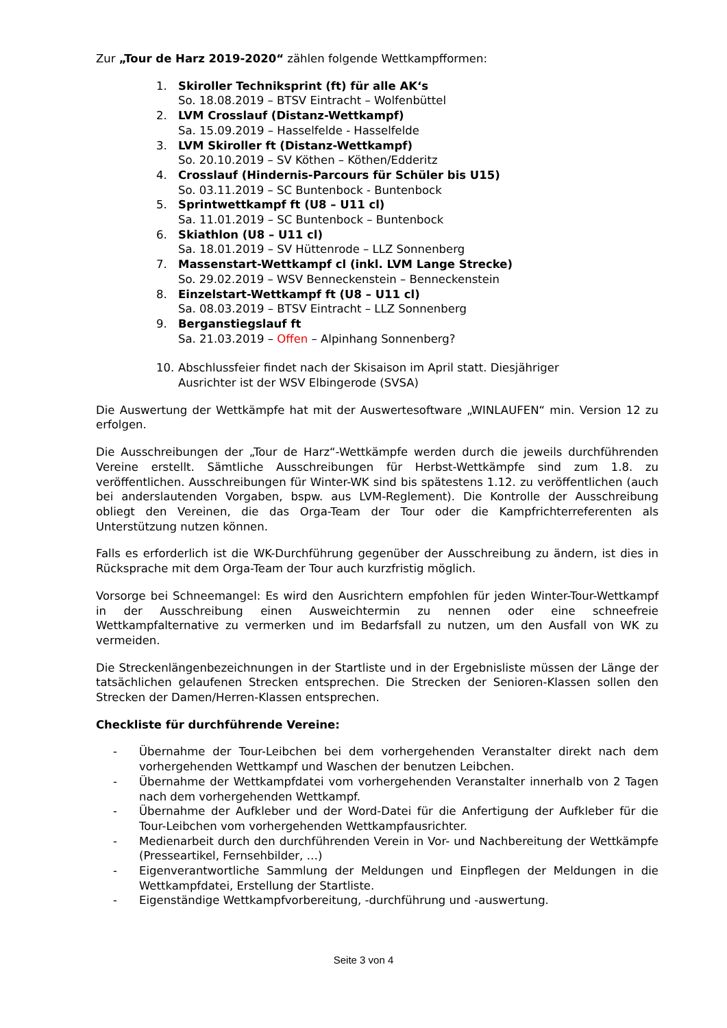Zur „Tour de Harz 2019-2020“ zählen folgende Wettkampfformen:
1. Skiroller Techniksprint (ft) für alle AK‘s
So. 18.08.2019 – BTSV Eintracht – Wolfenbüttel
2. LVM Crosslauf (Distanz-Wettkampf)
Sa. 15.09.2019 – Hasselfelde - Hasselfelde
3. LVM Skiroller ft (Distanz-Wettkampf)
So. 20.10.2019 – SV Köthen – Köthen/Edderitz
4. Crosslauf (Hindernis-Parcours für Schüler bis U15)
So. 03.11.2019 – SC Buntenbock - Buntenbock
5. Sprintwettkampf ft (U8 – U11 cl)
Sa. 11.01.2019 – SC Buntenbock – Buntenbock
6. Skiathlon (U8 – U11 cl)
Sa. 18.01.2019 – SV Hüttenrode – LLZ Sonnenberg
7. Massenstart-Wettkampf cl (inkl. LVM Lange Strecke)
So. 29.02.2019 – WSV Benneckenstein – Benneckenstein
8. Einzelstart-Wettkampf ft (U8 – U11 cl)
Sa. 08.03.2019 – BTSV Eintracht – LLZ Sonnenberg
9. Berganstiegslauf ft
Sa. 21.03.2019 – Offen – Alpinhang Sonnenberg?
10. Abschlussfeier findet nach der Skisaison im April statt. Diesjähriger
Ausrichter ist der WSV Elbingerode (SVSA)
Die Auswertung der Wettkämpfe hat mit der Auswertesoftware „WINLAUFEN“ min. Version 12 zu erfolgen.
Die Ausschreibungen der „Tour de Harz“-Wettkämpfe werden durch die jeweils durchführenden Vereine erstellt. Sämtliche Ausschreibungen für Herbst-Wettkämpfe sind zum 1.8. zu veröffentlichen. Ausschreibungen für Winter-WK sind bis spätestens 1.12. zu veröffentlichen (auch bei anderslautenden Vorgaben, bspw. aus LVM-Reglement). Die Kontrolle der Ausschreibung obliegt den Vereinen, die das Orga-Team der Tour oder die Kampfrichterreferenten als Unterstützung nutzen können.
Falls es erforderlich ist die WK-Durchführung gegenüber der Ausschreibung zu ändern, ist dies in Rücksprache mit dem Orga-Team der Tour auch kurzfristig möglich.
Vorsorge bei Schneemangel: Es wird den Ausrichtern empfohlen für jeden Winter-Tour-Wettkampf in der Ausschreibung einen Ausweichtermin zu nennen oder eine schneefreie Wettkampfalternative zu vermerken und im Bedarfsfall zu nutzen, um den Ausfall von WK zu vermeiden.
Die Streckenlängenbezeichnungen in der Startliste und in der Ergebnisliste müssen der Länge der tatsächlichen gelaufenen Strecken entsprechen. Die Strecken der Senioren-Klassen sollen den Strecken der Damen/Herren-Klassen entsprechen.
Checkliste für durchführende Vereine:
- Übernahme der Tour-Leibchen bei dem vorhergehenden Veranstalter direkt nach dem vorhergehenden Wettkampf und Waschen der benutzen Leibchen.
- Übernahme der Wettkampfdatei vom vorhergehenden Veranstalter innerhalb von 2 Tagen nach dem vorhergehenden Wettkampf.
- Übernahme der Aufkleber und der Word-Datei für die Anfertigung der Aufkleber für die Tour-Leibchen vom vorhergehenden Wettkampfausrichter.
- Medienarbeit durch den durchführenden Verein in Vor- und Nachbereitung der Wettkämpfe (Presseartikel, Fernsehbilder, …)
- Eigenverantwortliche Sammlung der Meldungen und Einpflegen der Meldungen in die Wettkampfdatei, Erstellung der Startliste.
- Eigenständige Wettkampfvorbereitung, -durchführung und -auswertung.
Seite 3 von 4